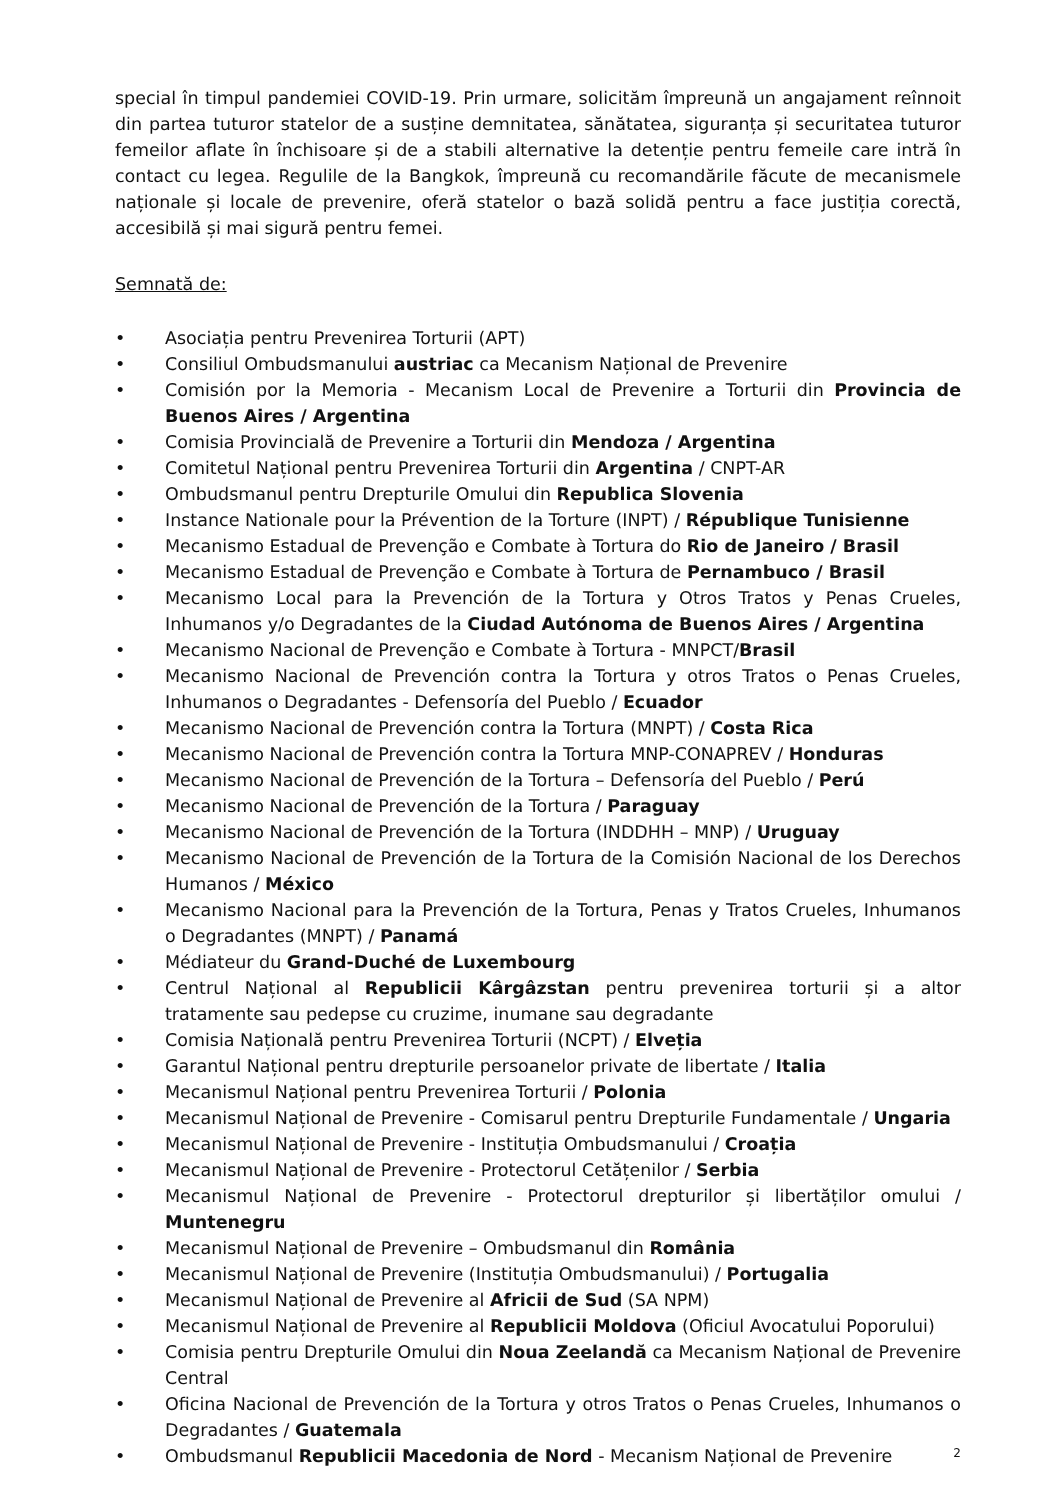special în timpul pandemiei COVID-19. Prin urmare, solicităm împreună un angajament reînnoit din partea tuturor statelor de a susține demnitatea, sănătatea, siguranța și securitatea tuturor femeilor aflate în închisoare și de a stabili alternative la detenție pentru femeile care intră în contact cu legea. Regulile de la Bangkok, împreună cu recomandările făcute de mecanismele naționale și locale de prevenire, oferă statelor o bază solidă pentru a face justiția corectă, accesibilă și mai sigură pentru femei.
Semnată de:
• Asociația pentru Prevenirea Torturii (APT)
• Consiliul Ombudsmanului austriac ca Mecanism Național de Prevenire
• Comisión por la Memoria - Mecanism Local de Prevenire a Torturii din Provincia de Buenos Aires / Argentina
• Comisia Provincială de Prevenire a Torturii din Mendoza / Argentina
• Comitetul Național pentru Prevenirea Torturii din Argentina / CNPT-AR
• Ombudsmanul pentru Drepturile Omului din Republica Slovenia
• Instance Nationale pour la Prévention de la Torture (INPT) / République Tunisienne
• Mecanismo Estadual de Prevenção e Combate à Tortura do Rio de Janeiro / Brasil
• Mecanismo Estadual de Prevenção e Combate à Tortura de Pernambuco / Brasil
• Mecanismo Local para la Prevención de la Tortura y Otros Tratos y Penas Crueles, Inhumanos y/o Degradantes de la Ciudad Autónoma de Buenos Aires / Argentina
• Mecanismo Nacional de Prevenção e Combate à Tortura - MNPCT/Brasil
• Mecanismo Nacional de Prevención contra la Tortura y otros Tratos o Penas Crueles, Inhumanos o Degradantes - Defensoría del Pueblo / Ecuador
• Mecanismo Nacional de Prevención contra la Tortura (MNPT) / Costa Rica
• Mecanismo Nacional de Prevención contra la Tortura MNP-CONAPREV / Honduras
• Mecanismo Nacional de Prevención de la Tortura – Defensoría del Pueblo / Perú
• Mecanismo Nacional de Prevención de la Tortura / Paraguay
• Mecanismo Nacional de Prevención de la Tortura (INDDHH – MNP) / Uruguay
• Mecanismo Nacional de Prevención de la Tortura de la Comisión Nacional de los Derechos Humanos / México
• Mecanismo Nacional para la Prevención de la Tortura, Penas y Tratos Crueles, Inhumanos o Degradantes (MNPT) / Panamá
• Médiateur du Grand-Duché de Luxembourg
• Centrul Național al Republicii Kârgâzstan pentru prevenirea torturii și a altor tratamente sau pedepse cu cruzime, inumane sau degradante
• Comisia Națională pentru Prevenirea Torturii (NCPT) / Elveția
• Garantul Național pentru drepturile persoanelor private de libertate / Italia
• Mecanismul Național pentru Prevenirea Torturii / Polonia
• Mecanismul Național de Prevenire - Comisarul pentru Drepturile Fundamentale / Ungaria
• Mecanismul Național de Prevenire - Instituția Ombudsmanului / Croația
• Mecanismul Național de Prevenire - Protectorul Cetățenilor / Serbia
• Mecanismul Național de Prevenire - Protectorul drepturilor și libertăților omului / Muntenegru
• Mecanismul Național de Prevenire – Ombudsmanul din România
• Mecanismul Național de Prevenire (Instituția Ombudsmanului) / Portugalia
• Mecanismul Național de Prevenire al Africii de Sud (SA NPM)
• Mecanismul Național de Prevenire al Republicii Moldova (Oficiul Avocatului Poporului)
• Comisia pentru Drepturile Omului din Noua Zeelandă ca Mecanism Național de Prevenire Central
• Oficina Nacional de Prevención de la Tortura y otros Tratos o Penas Crueles, Inhumanos o Degradantes / Guatemala
• Ombudsmanul Republicii Macedonia de Nord - Mecanism Național de Prevenire
2